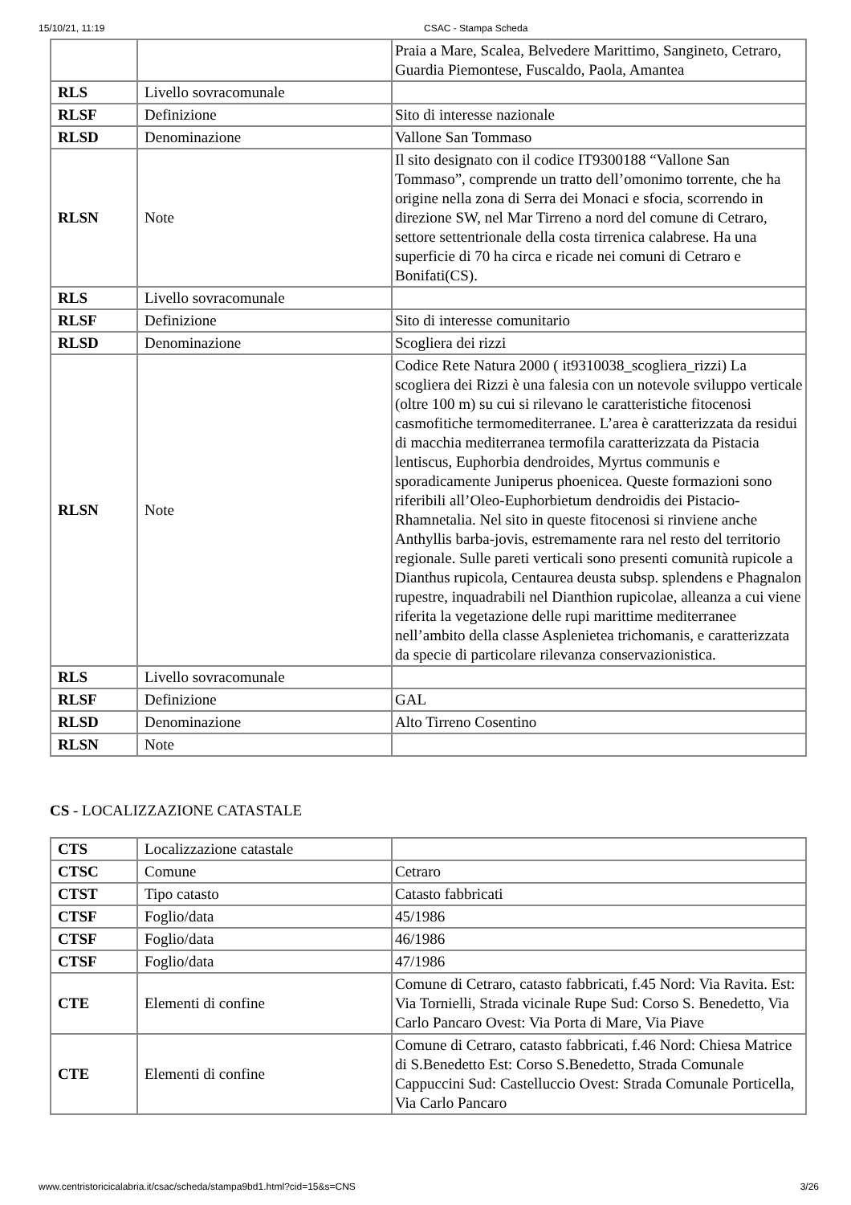15/10/21, 11:19 CSAC - Stampa Scheda
| | | Praia a Mare, Scalea, Belvedere Marittimo, Sangineto, Cetraro, Guardia Piemontese, Fuscaldo, Paola, Amantea |
| RLS | Livello sovracomunale | |
| RLSF | Definizione | Sito di interesse nazionale |
| RLSD | Denominazione | Vallone San Tommaso |
| RLSN | Note | Il sito designato con il codice IT9300188 “Vallone San Tommaso”, comprende un tratto dell’omonimo torrente, che ha origine nella zona di Serra dei Monaci e sfocia, scorrendo in direzione SW, nel Mar Tirreno a nord del comune di Cetraro, settore settentrionale della costa tirrenica calabrese. Ha una superficie di 70 ha circa e ricade nei comuni di Cetraro e Bonifati(CS). |
| RLS | Livello sovracomunale | |
| RLSF | Definizione | Sito di interesse comunitario |
| RLSD | Denominazione | Scogliera dei rizzi |
| RLSN | Note | Codice Rete Natura 2000 ( it9310038_scogliera_rizzi) La scogliera dei Rizzi è una falesia con un notevole sviluppo verticale (oltre 100 m) su cui si rilevano le caratteristiche fitocenosi casmofitiche termomediterranee. L’area è caratterizzata da residui di macchia mediterranea termofila caratterizzata da Pistacia lentiscus, Euphorbia dendroides, Myrtus communis e sporadicamente Juniperus phoenicea. Queste formazioni sono riferibili all’Oleo-Euphorbietum dendroidis dei Pistacio-Rhamnetalia. Nel sito in queste fitocenosi si rinviene anche Anthyllis barba-jovis, estremamente rara nel resto del territorio regionale. Sulle pareti verticali sono presenti comunità rupicole a Dianthus rupicola, Centaurea deusta subsp. splendens e Phagnalon rupestre, inquadrabili nel Dianthion rupicolae, alleanza a cui viene riferita la vegetazione delle rupi marittime mediterranee nell’ambito della classe Asplenietea trichomanis, e caratterizzata da specie di particolare rilevanza conservazionistica. |
| RLS | Livello sovracomunale | |
| RLSF | Definizione | GAL |
| RLSD | Denominazione | Alto Tirreno Cosentino |
| RLSN | Note | |
CS - LOCALIZZAZIONE CATASTALE
| CTS | Localizzazione catastale | |
| CTSC | Comune | Cetraro |
| CTST | Tipo catasto | Catasto fabbricati |
| CTSF | Foglio/data | 45/1986 |
| CTSF | Foglio/data | 46/1986 |
| CTSF | Foglio/data | 47/1986 |
| CTE | Elementi di confine | Comune di Cetraro, catasto fabbricati, f.45 Nord: Via Ravita. Est: Via Tornielli, Strada vicinale Rupe Sud: Corso S. Benedetto, Via Carlo Pancaro Ovest: Via Porta di Mare, Via Piave |
| CTE | Elementi di confine | Comune di Cetraro, catasto fabbricati, f.46 Nord: Chiesa Matrice di S.Benedetto Est: Corso S.Benedetto, Strada Comunale Cappuccini Sud: Castelluccio Ovest: Strada Comunale Porticella, Via Carlo Pancaro |
www.centristoricicalabria.it/csac/scheda/stampa9bd1.html?cid=15&s=CNS 3/26